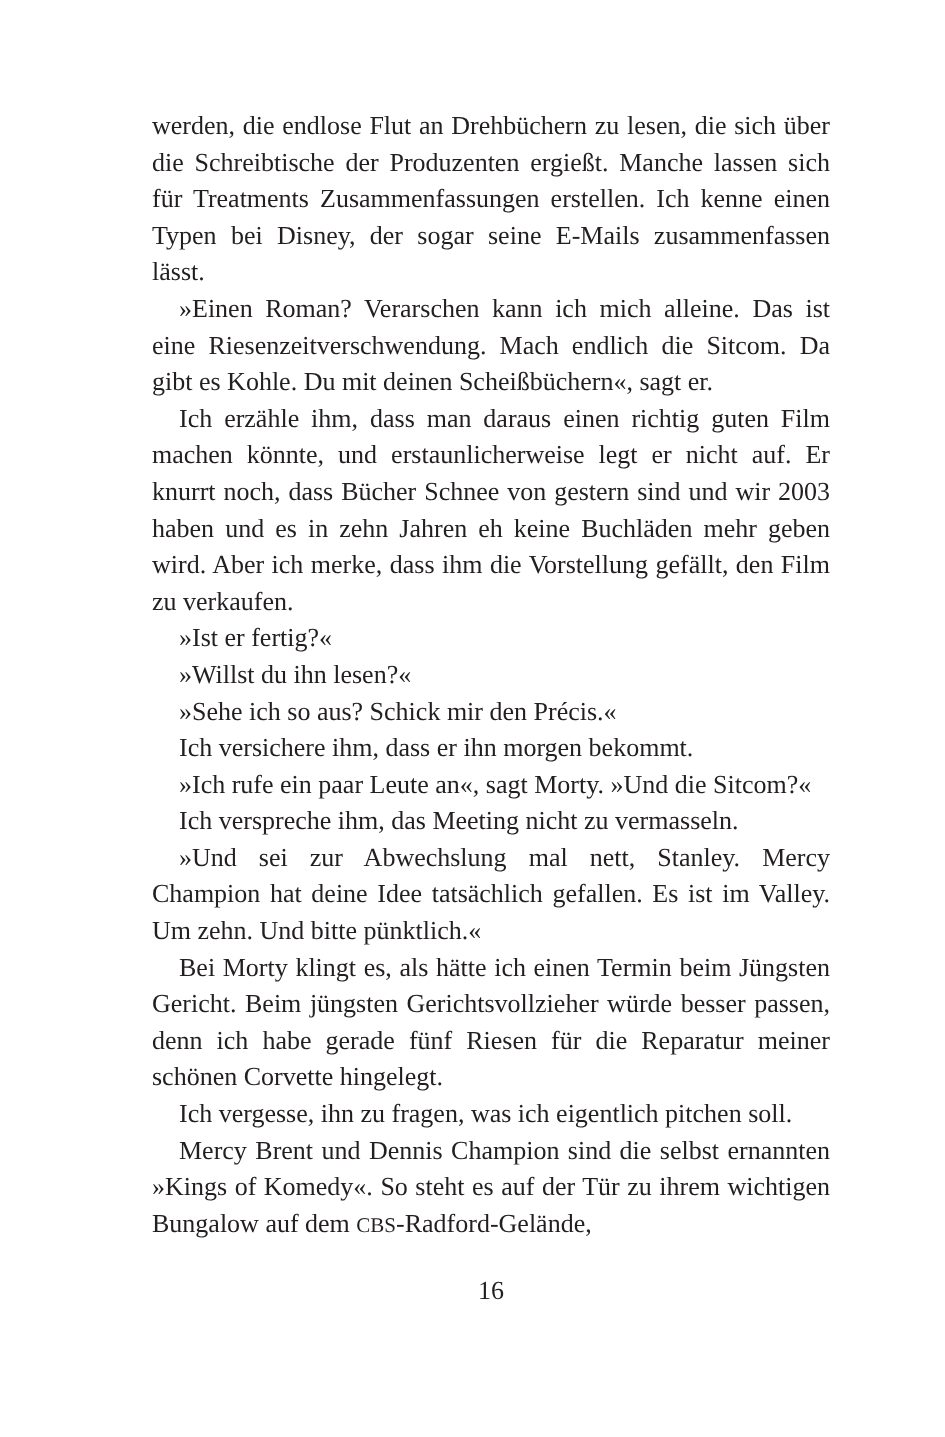werden, die endlose Flut an Drehbüchern zu lesen, die sich über die Schreibtische der Produzenten ergießt. Manche lassen sich für Treatments Zusammenfassungen erstellen. Ich kenne einen Typen bei Disney, der sogar seine E-Mails zusammenfassen lässt.
»Einen Roman? Verarschen kann ich mich alleine. Das ist eine Riesenzeitverschwendung. Mach endlich die Sitcom. Da gibt es Kohle. Du mit deinen Scheißbüchern«, sagt er.
Ich erzähle ihm, dass man daraus einen richtig guten Film machen könnte, und erstaunlicherweise legt er nicht auf. Er knurrt noch, dass Bücher Schnee von gestern sind und wir 2003 haben und es in zehn Jahren eh keine Buchläden mehr geben wird. Aber ich merke, dass ihm die Vorstellung gefällt, den Film zu verkaufen.
»Ist er fertig?«
»Willst du ihn lesen?«
»Sehe ich so aus? Schick mir den Précis.«
Ich versichere ihm, dass er ihn morgen bekommt.
»Ich rufe ein paar Leute an«, sagt Morty. »Und die Sitcom?«
Ich verspreche ihm, das Meeting nicht zu vermasseln.
»Und sei zur Abwechslung mal nett, Stanley. Mercy Champion hat deine Idee tatsächlich gefallen. Es ist im Valley. Um zehn. Und bitte pünktlich.«
Bei Morty klingt es, als hätte ich einen Termin beim Jüngsten Gericht. Beim jüngsten Gerichtsvollzieher würde besser passen, denn ich habe gerade fünf Riesen für die Reparatur meiner schönen Corvette hingelegt.
Ich vergesse, ihn zu fragen, was ich eigentlich pitchen soll.
Mercy Brent und Dennis Champion sind die selbst ernannten »Kings of Komedy«. So steht es auf der Tür zu ihrem wichtigen Bungalow auf dem CBS-Radford-Gelände,
16